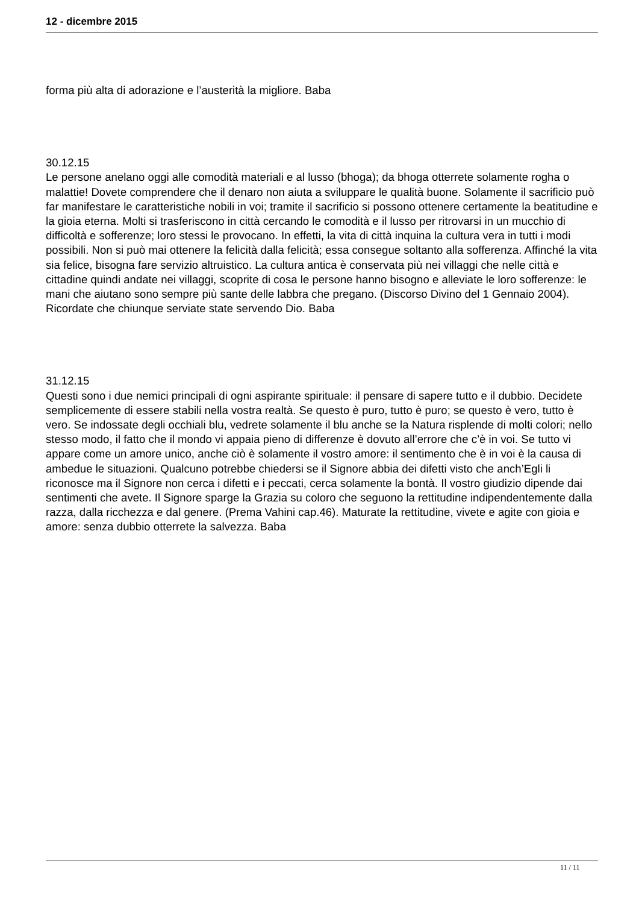12 - dicembre 2015
forma più alta di adorazione e l’austerità la migliore. Baba
30.12.15
Le persone anelano oggi alle comodità materiali e al lusso (bhoga); da bhoga otterrete solamente rogha o malattie! Dovete comprendere che il denaro non aiuta a sviluppare le qualità buone. Solamente il sacrificio può far manifestare le caratteristiche nobili in voi; tramite il sacrificio si possono ottenere certamente la beatitudine e la gioia eterna. Molti si trasferiscono in città cercando le comodità e il lusso per ritrovarsi in un mucchio di difficoltà e sofferenze; loro stessi le provocano. In effetti, la vita di città inquina la cultura vera in tutti i modi possibili. Non si può mai ottenere la felicità dalla felicità; essa consegue soltanto alla sofferenza. Affinché la vita sia felice, bisogna fare servizio altruistico. La cultura antica è conservata più nei villaggi che nelle città e cittadine quindi andate nei villaggi, scoprite di cosa le persone hanno bisogno e alleviate le loro sofferenze: le mani che aiutano sono sempre più sante delle labbra che pregano. (Discorso Divino del 1 Gennaio 2004). Ricordate che chiunque serviate state servendo Dio. Baba
31.12.15
Questi sono i due nemici principali di ogni aspirante spirituale: il pensare di sapere tutto e il dubbio. Decidete semplicemente di essere stabili nella vostra realtà. Se questo è puro, tutto è puro; se questo è vero, tutto è vero. Se indossate degli occhiali blu, vedrete solamente il blu anche se la Natura risplende di molti colori; nello stesso modo, il fatto che il mondo vi appaia pieno di differenze è dovuto all’errore che c’è in voi. Se tutto vi appare come un amore unico, anche ciò è solamente il vostro amore: il sentimento che è in voi è la causa di ambedue le situazioni. Qualcuno potrebbe chiedersi se il Signore abbia dei difetti visto che anch’Egli li riconosce ma il Signore non cerca i difetti e i peccati, cerca solamente la bontà. Il vostro giudizio dipende dai sentimenti che avete. Il Signore sparge la Grazia su coloro che seguono la rettitudine indipendentemente dalla razza, dalla ricchezza e dal genere. (Prema Vahini cap.46). Maturate la rettitudine, vivete e agite con gioia e amore: senza dubbio otterrete la salvezza. Baba
11 / 11